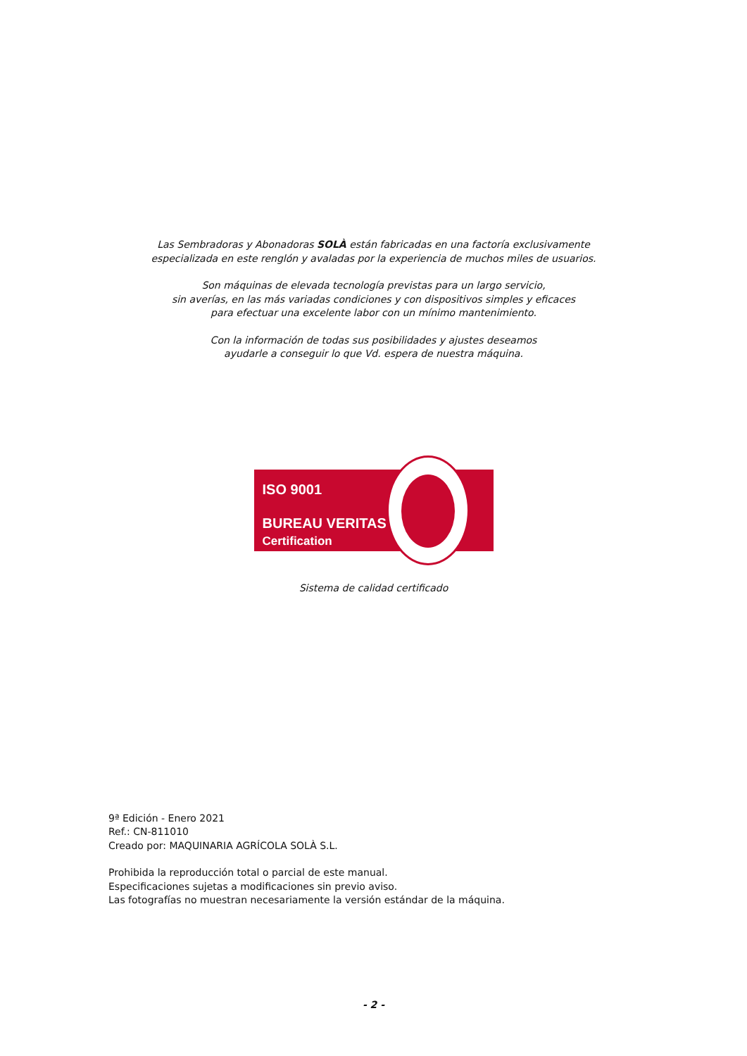Las Sembradoras y Abonadoras SOLÀ están fabricadas en una factoría exclusivamente
especializada en este renglón y avaladas por la experiencia de muchos miles de usuarios.
Son máquinas de elevada tecnología previstas para un largo servicio,
sin averías, en las más variadas condiciones y con dispositivos simples y eficaces
para efectuar una excelente labor con un mínimo mantenimiento.
Con la información de todas sus posibilidades y ajustes deseamos
ayudarle a conseguir lo que Vd. espera de nuestra máquina.
ISO 9001
BUREAU VERITAS
Certification
Sistema de calidad certificado
9ª Edición - Enero 2021
Ref.: CN-811010
Creado por: MAQUINARIA AGRÍCOLA SOLÀ S.L.
Prohibida la reproducción total o parcial de este manual.
Especificaciones sujetas a modificaciones sin previo aviso.
Las fotografías no muestran necesariamente la versión estándar de la máquina.
- 2 -